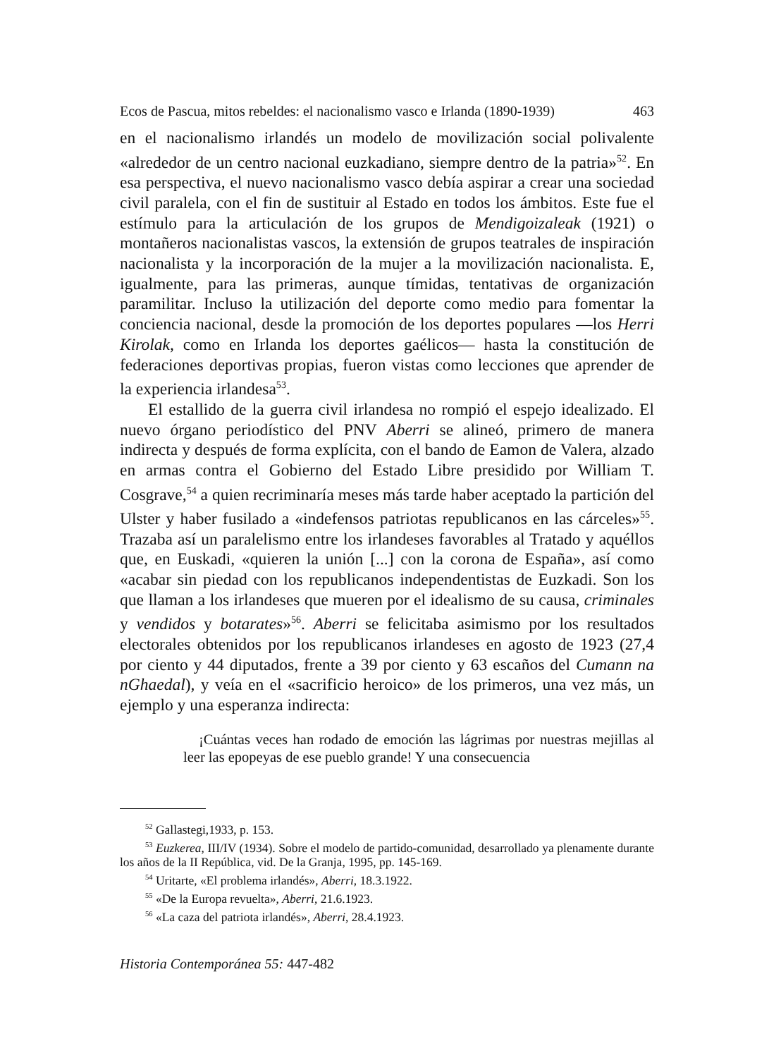Ecos de Pascua, mitos rebeldes: el nacionalismo vasco e Irlanda (1890-1939) 463
en el nacionalismo irlandés un modelo de movilización social polivalente «alrededor de un centro nacional euzkadiano, siempre dentro de la patria»<sup>52</sup>. En esa perspectiva, el nuevo nacionalismo vasco debía aspirar a crear una sociedad civil paralela, con el fin de sustituir al Estado en todos los ámbitos. Este fue el estímulo para la articulación de los grupos de Mendigoizaleak (1921) o montañeros nacionalistas vascos, la extensión de grupos teatrales de inspiración nacionalista y la incorporación de la mujer a la movilización nacionalista. E, igualmente, para las primeras, aunque tímidas, tentativas de organización paramilitar. Incluso la utilización del deporte como medio para fomentar la conciencia nacional, desde la promoción de los deportes populares —los Herri Kirolak, como en Irlanda los deportes gaélicos— hasta la constitución de federaciones deportivas propias, fueron vistas como lecciones que aprender de la experiencia irlandesa<sup>53</sup>.
El estallido de la guerra civil irlandesa no rompió el espejo idealizado. El nuevo órgano periodístico del PNV Aberri se alineó, primero de manera indirecta y después de forma explícita, con el bando de Eamon de Valera, alzado en armas contra el Gobierno del Estado Libre presidido por William T. Cosgrave,<sup>54</sup> a quien recriminaría meses más tarde haber aceptado la partición del Ulster y haber fusilado a «indefensos patriotas republicanos en las cárceles»<sup>55</sup>. Trazaba así un paralelismo entre los irlandeses favorables al Tratado y aquéllos que, en Euskadi, «quieren la unión [...] con la corona de España», así como «acabar sin piedad con los republicanos independentistas de Euzkadi. Son los que llaman a los irlandeses que mueren por el idealismo de su causa, criminales y vendidos y botarates»<sup>56</sup>. Aberri se felicitaba asimismo por los resultados electorales obtenidos por los republicanos irlandeses en agosto de 1923 (27,4 por ciento y 44 diputados, frente a 39 por ciento y 63 escaños del Cumann na nGhaedal), y veía en el «sacrificio heroico» de los primeros, una vez más, un ejemplo y una esperanza indirecta:
¡Cuántas veces han rodado de emoción las lágrimas por nuestras mejillas al leer las epopeyas de ese pueblo grande! Y una consecuencia
<sup>52</sup> Gallastegi,1933, p. 153.
<sup>53</sup> Euzkerea, III/IV (1934). Sobre el modelo de partido-comunidad, desarrollado ya plenamente durante los años de la II República, vid. De la Granja, 1995, pp. 145-169.
<sup>54</sup> Uritarte, «El problema irlandés», Aberri, 18.3.1922.
<sup>55</sup> «De la Europa revuelta», Aberri, 21.6.1923.
<sup>56</sup> «La caza del patriota irlandés», Aberri, 28.4.1923.
Historia Contemporánea 55: 447-482